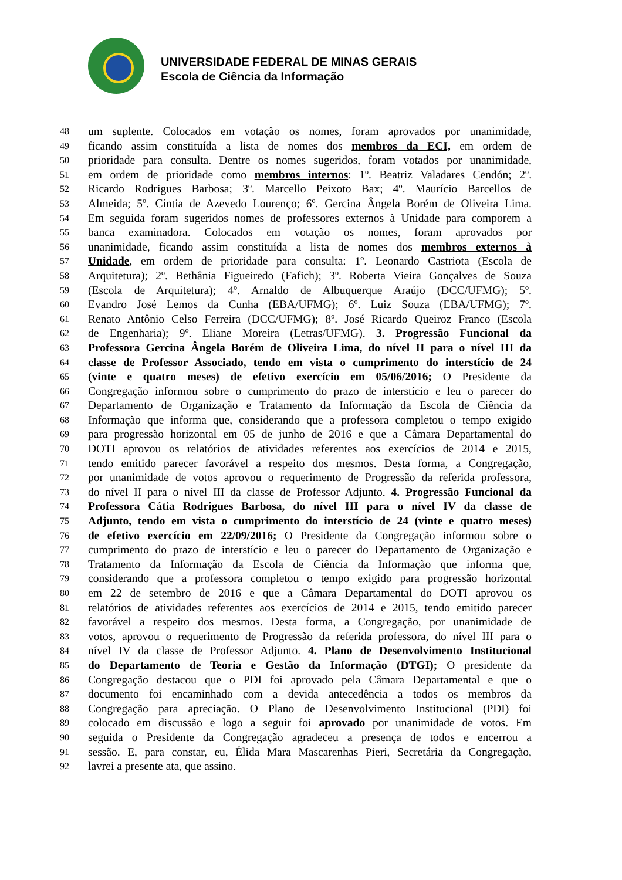UNIVERSIDADE FEDERAL DE MINAS GERAIS
Escola de Ciência da Informação
48 um suplente. Colocados em votação os nomes, foram aprovados por unanimidade,
49 ficando assim constituída a lista de nomes dos membros da ECI, em ordem de
50 prioridade para consulta. Dentre os nomes sugeridos, foram votados por unanimidade,
51 em ordem de prioridade como membros internos: 1º. Beatriz Valadares Cendón; 2º.
52 Ricardo Rodrigues Barbosa; 3º. Marcello Peixoto Bax; 4º. Maurício Barcellos de
53 Almeida; 5º. Cíntia de Azevedo Lourenço; 6º. Gercina Ângela Borém de Oliveira Lima.
54 Em seguida foram sugeridos nomes de professores externos à Unidade para comporem a
55 banca examinadora. Colocados em votação os nomes, foram aprovados por
56 unanimidade, ficando assim constituída a lista de nomes dos membros externos à
57 Unidade, em ordem de prioridade para consulta: 1º. Leonardo Castriota (Escola de
58 Arquitetura); 2º. Bethânia Figueiredo (Fafich); 3º. Roberta Vieira Gonçalves de Souza
59 (Escola de Arquitetura); 4º. Arnaldo de Albuquerque Araújo (DCC/UFMG); 5º.
60 Evandro José Lemos da Cunha (EBA/UFMG); 6º. Luiz Souza (EBA/UFMG); 7º.
61 Renato Antônio Celso Ferreira (DCC/UFMG); 8º. José Ricardo Queiroz Franco (Escola
62 de Engenharia); 9º. Eliane Moreira (Letras/UFMG). 3. Progressão Funcional da
63 Professora Gercina Ângela Borém de Oliveira Lima, do nível II para o nível III da
64 classe de Professor Associado, tendo em vista o cumprimento do interstício de 24
65 (vinte e quatro meses) de efetivo exercício em 05/06/2016; O Presidente da
66 Congregação informou sobre o cumprimento do prazo de interstício e leu o parecer do
67 Departamento de Organização e Tratamento da Informação da Escola de Ciência da
68 Informação que informa que, considerando que a professora completou o tempo exigido
69 para progressão horizontal em 05 de junho de 2016 e que a Câmara Departamental do
70 DOTI aprovou os relatórios de atividades referentes aos exercícios de 2014 e 2015,
71 tendo emitido parecer favorável a respeito dos mesmos. Desta forma, a Congregação,
72 por unanimidade de votos aprovou o requerimento de Progressão da referida professora,
73 do nível II para o nível III da classe de Professor Adjunto. 4. Progressão Funcional da
74 Professora Cátia Rodrigues Barbosa, do nível III para o nível IV da classe de
75 Adjunto, tendo em vista o cumprimento do interstício de 24 (vinte e quatro meses)
76 de efetivo exercício em 22/09/2016; O Presidente da Congregação informou sobre o
77 cumprimento do prazo de interstício e leu o parecer do Departamento de Organização e
78 Tratamento da Informação da Escola de Ciência da Informação que informa que,
79 considerando que a professora completou o tempo exigido para progressão horizontal
80 em 22 de setembro de 2016 e que a Câmara Departamental do DOTI aprovou os
81 relatórios de atividades referentes aos exercícios de 2014 e 2015, tendo emitido parecer
82 favorável a respeito dos mesmos. Desta forma, a Congregação, por unanimidade de
83 votos, aprovou o requerimento de Progressão da referida professora, do nível III para o
84 nível IV da classe de Professor Adjunto. 4. Plano de Desenvolvimento Institucional
85 do Departamento de Teoria e Gestão da Informação (DTGI); O presidente da
86 Congregação destacou que o PDI foi aprovado pela Câmara Departamental e que o
87 documento foi encaminhado com a devida antecedência a todos os membros da
88 Congregação para apreciação. O Plano de Desenvolvimento Institucional (PDI) foi
89 colocado em discussão e logo a seguir foi aprovado por unanimidade de votos. Em
90 seguida o Presidente da Congregação agradeceu a presença de todos e encerrou a
91 sessão. E, para constar, eu, Élida Mara Mascarenhas Pieri, Secretária da Congregação,
92 lavrei a presente ata, que assino.